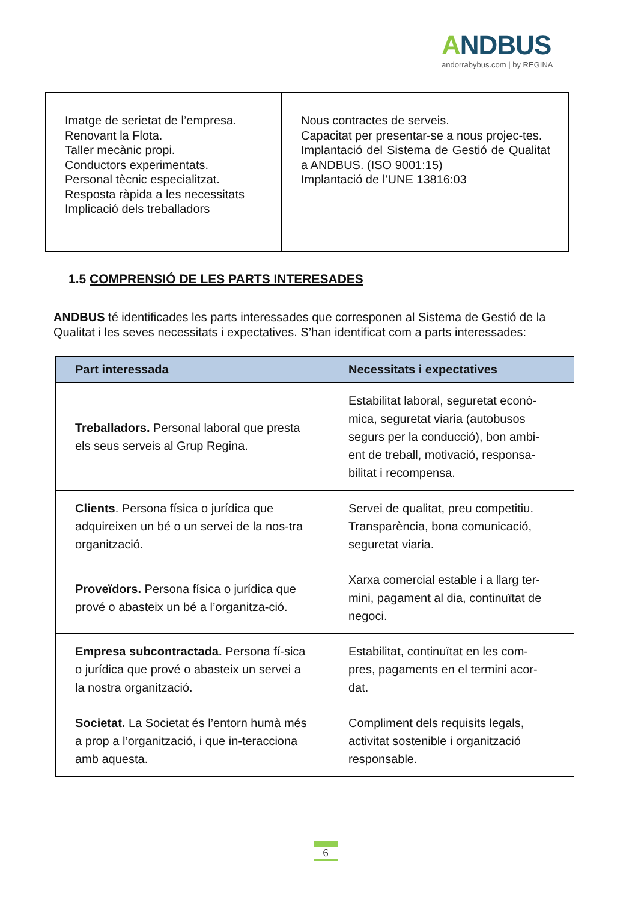ANDBUS
andorrabybus.com | by REGINA
| Imatge de serietat de l’empresa. Renovant la Flota. Taller mecànic propi. Conductors experimentats. Personal tècnic especialitzat. Resposta ràpida a les necessitats Implicació dels treballadors | Nous contractes de serveis. Capacitat per presentar-se a nous projec-tes. Implantació del Sistema de Gestió de Qualitat a ANDBUS. (ISO 9001:15) Implantació de l’UNE 13816:03 |
1.5 COMPRENSIÓ DE LES PARTS INTERESADES
ANDBUS té identificades les parts interessades que corresponen al Sistema de Gestió de la Qualitat i les seves necessitats i expectatives. S’han identificat com a parts interessades:
| Part interessada | Necessitats i expectatives |
| --- | --- |
| Treballadors. Personal laboral que presta els seus serveis al Grup Regina. | Estabilitat laboral, seguretat econò-mica, seguretat viaria (autobusos segurs per la conducció), bon ambi-ent de treball, motivació, responsa-bilitat i recompensa. |
| Clients . Persona física o jurídica que adquireixen un bé o un servei de la nos-tra organització. | Servei de qualitat, preu competitiu. Transparència, bona comunicació, seguretat viaria. |
| Proveïdors. Persona física o jurídica que prové o abasteix un bé a l’organitza-ció. | Xarxa comercial estable i a llarg ter-mini, pagament al dia, continuïtat de negoci. |
| Empresa subcontractada. Persona fí-sica o jurídica que prové o abasteix un servei a la nostra organització. | Estabilitat, continuïtat en les com-pres, pagaments en el termini acor-dat. |
| Societat. La Societat és l’entorn humà més a prop a l’organització, i que in-teracciona amb aquesta. | Compliment dels requisits legals, activitat sostenible i organització responsable. |
6